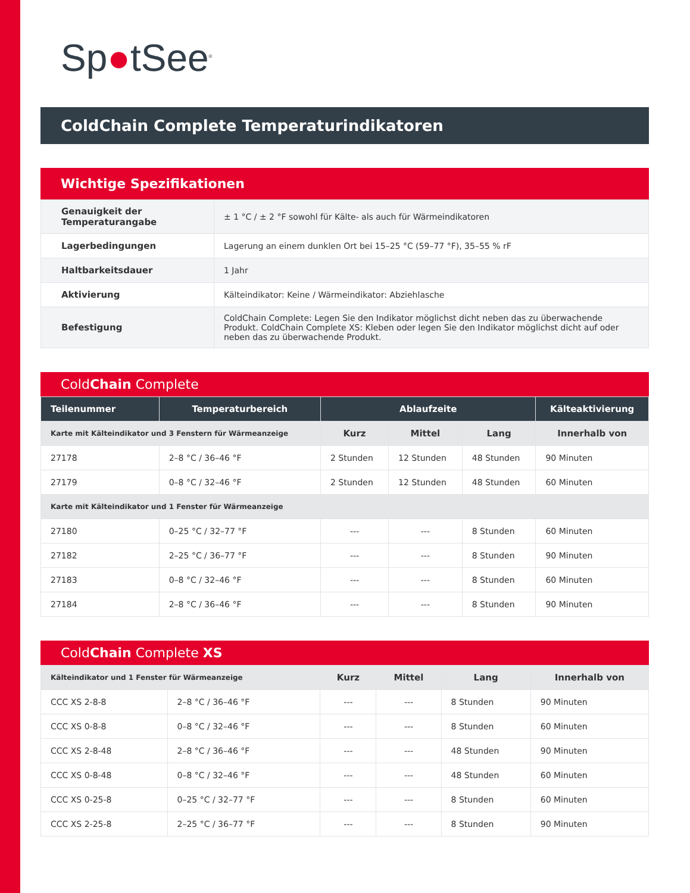Sp●tSee<sup>®</sup>
ColdChain Complete Temperaturindikatoren
Wichtige Spezifikationen
| Genauigkeit der Temperaturangabe | ± 1 °C / ± 2 °F sowohl für Kälte- als auch für Wärmeindikatoren |
| Lagerbedingungen | Lagerung an einem dunklen Ort bei 15–25 °C (59–77 °F), 35–55 % rF |
| Haltbarkeitsdauer | 1 Jahr |
| Aktivierung | Kälteindikator: Keine / Wärmeindikator: Abziehlasche |
| Befestigung | ColdChain Complete: Legen Sie den Indikator möglichst dicht neben das zu überwachende Produkt. ColdChain Complete XS: Kleben oder legen Sie den Indikator möglichst dicht auf oder neben das zu überwachende Produkt. |
ColdChain Complete
| Teilenummer | Temperaturbereich | Ablaufzeite | | | Kälteaktivierung |
| --- | --- | --- | --- | --- | --- |
| Karte mit Kälteindikator und 3 Fenstern für Wärmeanzeige | | Kurz | Mittel | Lang | Innerhalb von |
| 27178 | 2–8 °C / 36–46 °F | 2 Stunden | 12 Stunden | 48 Stunden | 90 Minuten |
| 27179 | 0–8 °C / 32–46 °F | 2 Stunden | 12 Stunden | 48 Stunden | 60 Minuten |
| Karte mit Kälteindikator und 1 Fenster für Wärmeanzeige | | | | | |
| 27180 | 0–25 °C / 32–77 °F | --- | --- | 8 Stunden | 60 Minuten |
| 27182 | 2–25 °C / 36–77 °F | --- | --- | 8 Stunden | 90 Minuten |
| 27183 | 0–8 °C / 32–46 °F | --- | --- | 8 Stunden | 60 Minuten |
| 27184 | 2–8 °C / 36–46 °F | --- | --- | 8 Stunden | 90 Minuten |
ColdChain Complete XS
| Kälteindikator und 1 Fenster für Wärmeanzeige | | Kurz | Mittel | Lang | Innerhalb von |
| CCC XS 2-8-8 | 2–8 °C / 36–46 °F | --- | --- | 8 Stunden | 90 Minuten |
| CCC XS 0-8-8 | 0–8 °C / 32–46 °F | --- | --- | 8 Stunden | 60 Minuten |
| CCC XS 2-8-48 | 2–8 °C / 36–46 °F | --- | --- | 48 Stunden | 90 Minuten |
| CCC XS 0-8-48 | 0–8 °C / 32–46 °F | --- | --- | 48 Stunden | 60 Minuten |
| CCC XS 0-25-8 | 0–25 °C / 32–77 °F | --- | --- | 8 Stunden | 60 Minuten |
| CCC XS 2-25-8 | 2–25 °C / 36–77 °F | --- | --- | 8 Stunden | 90 Minuten |